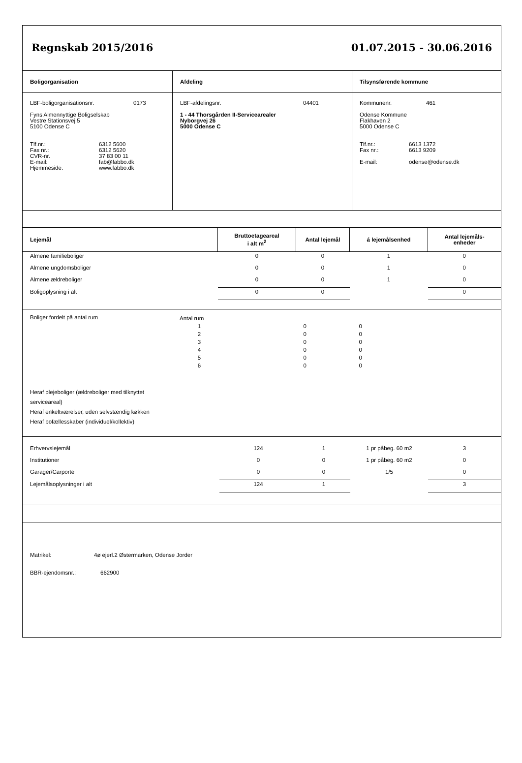Regnskab 2015/2016 01.07.2015 - 30.06.2016
| Boligorganisation | Afdeling | Tilsynsførende kommune |
| LBF-boligorganisationsnr. 0173 Fyns Almennyttige Boligselskab Vestre Stationsvej 5 5100 Odense C Tlf.nr.: 6312 5600 Fax nr.: 6312 5620 CVR-nr. 37 83 00 11 E-mail: fab@fabbo.dk Hjemmeside: www.fabbo.dk | LBF-afdelingsnr. 04401 1 - 44 Thorsgården II-Servicearealer Nyborgvej 26 5000 Odense C | Kommunenr. 461 Odense Kommune Flakhaven 2 5000 Odense C Tlf.nr.: 6613 1372 Fax nr.: 6613 9209 E-mail: odense@odense.dk |
| Lejemål | Bruttoetageareal i alt m<sup>2</sup> | Antal lejemål | á lejemålsenhed | Antal lejemåls- enheder |
| --- | --- | --- | --- | --- |
| Almene familieboliger | 0 | 0 | 1 | 0 |
| Almene ungdomsboliger | 0 | 0 | 1 | 0 |
| Almene ældreboliger | 0 | 0 | 1 | 0 |
| Boligoplysning i alt | 0 | 0 | | 0 |
| Boliger fordelt på antal rum | Antal rum | | | |
| | 1 | 0 | 0 | |
| | 2 | 0 | 0 | |
| | 3 | 0 | 0 | |
| | 4 | 0 | 0 | |
| | 5 | 0 | 0 | |
| | 6 | 0 | 0 | |
Heraf plejeboliger (ældreboliger med tilknyttet
serviceareal)
Heraf enkeltværelser, uden selvstændig køkken
Heraf bofællesskaber (individuel/kollektiv)
| Erhvervslejemål | 124 | 1 | 1 pr påbeg. 60 m2 | 3 |
| Institutioner | 0 | 0 | 1 pr påbeg. 60 m2 | 0 |
| Garager/Carporte | 0 | 0 | 1/5 | 0 |
| Lejemålsoplysninger i alt | 124 | 1 | | 3 |
Matrikel: 4ø ejerl.2 Østermarken, Odense Jorder
BBR-ejendomsnr.: 662900